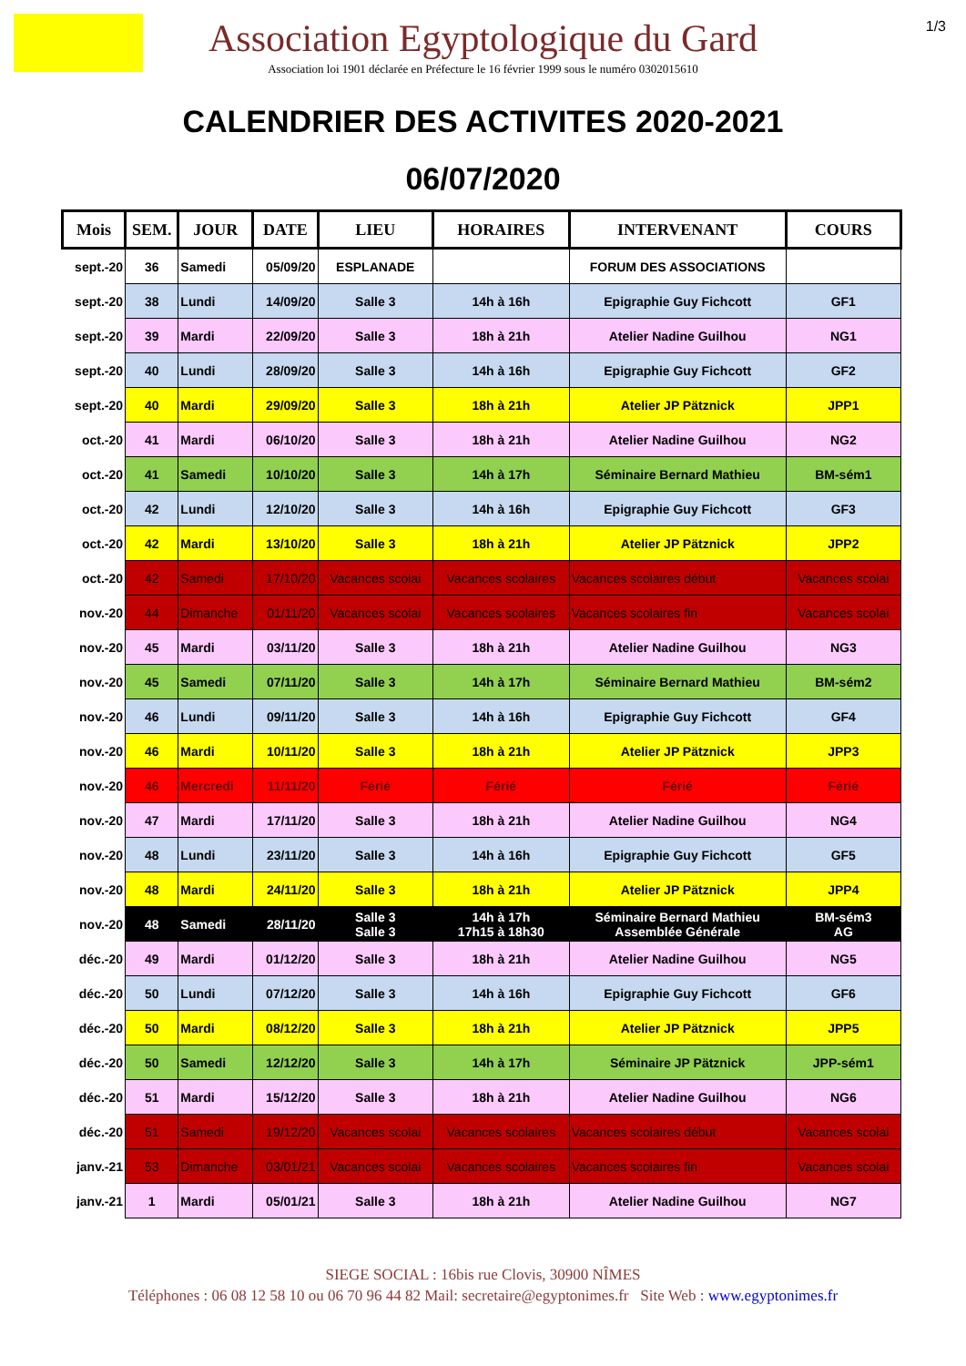1/3
Association Egyptologique du Gard
Association loi 1901 déclarée en Préfecture le 16 février 1999 sous le numéro 0302015610
CALENDRIER DES ACTIVITES 2020-2021
06/07/2020
| Mois | SEM. | JOUR | DATE | LIEU | HORAIRES | INTERVENANT | COURS |
| --- | --- | --- | --- | --- | --- | --- | --- |
| sept.-20 | 36 | Samedi | 05/09/20 | ESPLANADE | | FORUM DES ASSOCIATIONS | |
| sept.-20 | 38 | Lundi | 14/09/20 | Salle 3 | 14h à 16h | Epigraphie Guy Fichcott | GF1 |
| sept.-20 | 39 | Mardi | 22/09/20 | Salle 3 | 18h à 21h | Atelier Nadine Guilhou | NG1 |
| sept.-20 | 40 | Lundi | 28/09/20 | Salle 3 | 14h à 16h | Epigraphie Guy Fichcott | GF2 |
| sept.-20 | 40 | Mardi | 29/09/20 | Salle 3 | 18h à 21h | Atelier JP Pätznick | JPP1 |
| oct.-20 | 41 | Mardi | 06/10/20 | Salle 3 | 18h à 21h | Atelier Nadine Guilhou | NG2 |
| oct.-20 | 41 | Samedi | 10/10/20 | Salle 3 | 14h à 17h | Séminaire Bernard Mathieu | BM-sém1 |
| oct.-20 | 42 | Lundi | 12/10/20 | Salle 3 | 14h à 16h | Epigraphie Guy Fichcott | GF3 |
| oct.-20 | 42 | Mardi | 13/10/20 | Salle 3 | 18h à 21h | Atelier JP Pätznick | JPP2 |
| oct.-20 | 42 | Samedi | 17/10/20 | Vacances scolai | Vacances scolaires | Vacances scolaires début | Vacances scolai |
| nov.-20 | 44 | Dimanche | 01/11/20 | Vacances scolai | Vacances scolaires | Vacances scolaires fin | Vacances scolai |
| nov.-20 | 45 | Mardi | 03/11/20 | Salle 3 | 18h à 21h | Atelier Nadine Guilhou | NG3 |
| nov.-20 | 45 | Samedi | 07/11/20 | Salle 3 | 14h à 17h | Séminaire Bernard Mathieu | BM-sém2 |
| nov.-20 | 46 | Lundi | 09/11/20 | Salle 3 | 14h à 16h | Epigraphie Guy Fichcott | GF4 |
| nov.-20 | 46 | Mardi | 10/11/20 | Salle 3 | 18h à 21h | Atelier JP Pätznick | JPP3 |
| nov.-20 | 46 | Mercredi | 11/11/20 | Férié | Férié | Férié | Férié |
| nov.-20 | 47 | Mardi | 17/11/20 | Salle 3 | 18h à 21h | Atelier Nadine Guilhou | NG4 |
| nov.-20 | 48 | Lundi | 23/11/20 | Salle 3 | 14h à 16h | Epigraphie Guy Fichcott | GF5 |
| nov.-20 | 48 | Mardi | 24/11/20 | Salle 3 | 18h à 21h | Atelier JP Pätznick | JPP4 |
| nov.-20 | 48 | Samedi | 28/11/20 | Salle 3 Salle 3 | 14h à 17h 17h15 à 18h30 | Séminaire Bernard Mathieu Assemblée Générale | BM-sém3 AG |
| déc.-20 | 49 | Mardi | 01/12/20 | Salle 3 | 18h à 21h | Atelier Nadine Guilhou | NG5 |
| déc.-20 | 50 | Lundi | 07/12/20 | Salle 3 | 14h à 16h | Epigraphie Guy Fichcott | GF6 |
| déc.-20 | 50 | Mardi | 08/12/20 | Salle 3 | 18h à 21h | Atelier JP Pätznick | JPP5 |
| déc.-20 | 50 | Samedi | 12/12/20 | Salle 3 | 14h à 17h | Séminaire JP Pätznick | JPP-sém1 |
| déc.-20 | 51 | Mardi | 15/12/20 | Salle 3 | 18h à 21h | Atelier Nadine Guilhou | NG6 |
| déc.-20 | 51 | Samedi | 19/12/20 | Vacances scolai | Vacances scolaires | Vacances scolaires début | Vacances scolai |
| janv.-21 | 53 | Dimanche | 03/01/21 | Vacances scolai | Vacances scolaires | Vacances scolaires fin | Vacances scolai |
| janv.-21 | 1 | Mardi | 05/01/21 | Salle 3 | 18h à 21h | Atelier Nadine Guilhou | NG7 |
SIEGE SOCIAL : 16bis rue Clovis, 30900 NÎMES
Téléphones : 06 08 12 58 10 ou 06 70 96 44 82 Mail: secretaire@egyptonimes.fr Site Web : www.egyptonimes.fr